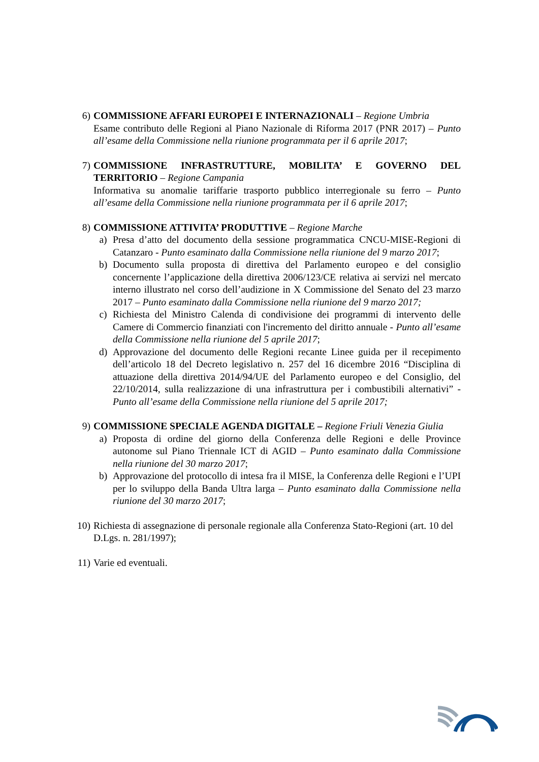6) COMMISSIONE AFFARI EUROPEI E INTERNAZIONALI – Regione Umbria
Esame contributo delle Regioni al Piano Nazionale di Riforma 2017 (PNR 2017) – Punto all’esame della Commissione nella riunione programmata per il 6 aprile 2017;
7) COMMISSIONE INFRASTRUTTURE, MOBILITA’ E GOVERNO DEL TERRITORIO – Regione Campania
Informativa su anomalie tariffarie trasporto pubblico interregionale su ferro – Punto all’esame della Commissione nella riunione programmata per il 6 aprile 2017;
8) COMMISSIONE ATTIVITA’ PRODUTTIVE – Regione Marche
a) Presa d’atto del documento della sessione programmatica CNCU-MISE-Regioni di Catanzaro - Punto esaminato dalla Commissione nella riunione del 9 marzo 2017;
b) Documento sulla proposta di direttiva del Parlamento europeo e del consiglio concernente l’applicazione della direttiva 2006/123/CE relativa ai servizi nel mercato interno illustrato nel corso dell’audizione in X Commissione del Senato del 23 marzo 2017 – Punto esaminato dalla Commissione nella riunione del 9 marzo 2017;
c) Richiesta del Ministro Calenda di condivisione dei programmi di intervento delle Camere di Commercio finanziati con l'incremento del diritto annuale - Punto all’esame della Commissione nella riunione del 5 aprile 2017;
d) Approvazione del documento delle Regioni recante Linee guida per il recepimento dell’articolo 18 del Decreto legislativo n. 257 del 16 dicembre 2016 “Disciplina di attuazione della direttiva 2014/94/UE del Parlamento europeo e del Consiglio, del 22/10/2014, sulla realizzazione di una infrastruttura per i combustibili alternativi” - Punto all’esame della Commissione nella riunione del 5 aprile 2017;
9) COMMISSIONE SPECIALE AGENDA DIGITALE – Regione Friuli Venezia Giulia
a) Proposta di ordine del giorno della Conferenza delle Regioni e delle Province autonome sul Piano Triennale ICT di AGID – Punto esaminato dalla Commissione nella riunione del 30 marzo 2017;
b) Approvazione del protocollo di intesa fra il MISE, la Conferenza delle Regioni e l’UPI per lo sviluppo della Banda Ultra larga – Punto esaminato dalla Commissione nella riunione del 30 marzo 2017;
10) Richiesta di assegnazione di personale regionale alla Conferenza Stato-Regioni (art. 10 del D.Lgs. n. 281/1997);
11) Varie ed eventuali.